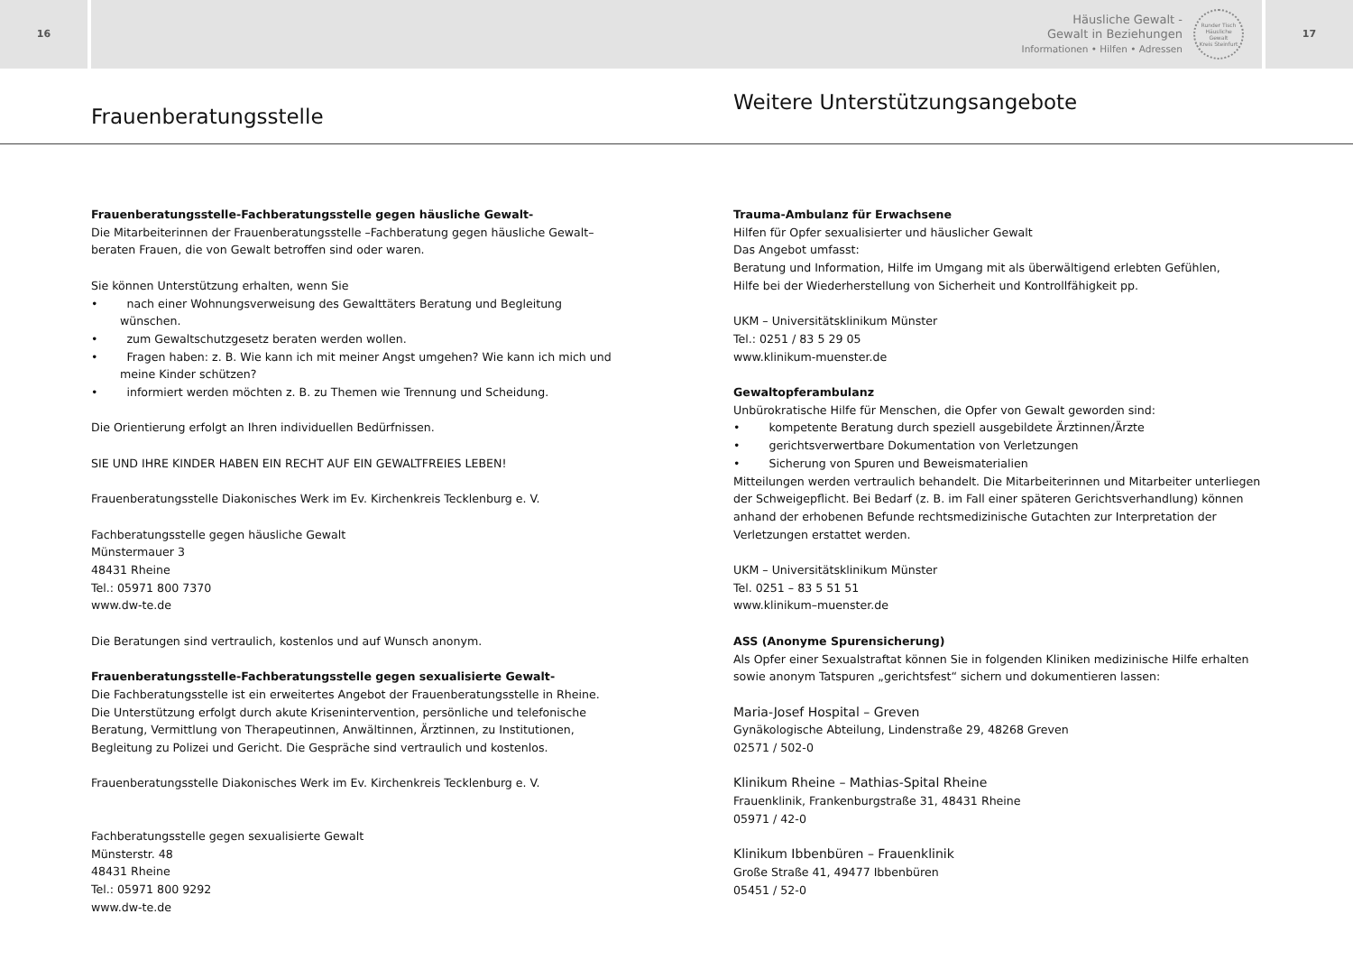16
Häusliche Gewalt -
Gewalt in Beziehungen
Informationen • Hilfen • Adressen
Runder Tisch
Häusliche Gewalt
Kreis Steinfurt
17
Frauenberatungsstelle
Weitere Unterstützungsangebote
Frauenberatungsstelle-Fachberatungsstelle gegen häusliche Gewalt-
Die Mitarbeiterinnen der Frauenberatungsstelle –Fachberatung gegen häusliche Gewalt– beraten Frauen, die von Gewalt betroffen sind oder waren.
Sie können Unterstützung erhalten, wenn Sie
• nach einer Wohnungsverweisung des Gewalttäters Beratung und Begleitung wünschen.
• zum Gewaltschutzgesetz beraten werden wollen.
• Fragen haben: z. B. Wie kann ich mit meiner Angst umgehen? Wie kann ich mich und meine Kinder schützen?
• informiert werden möchten z. B. zu Themen wie Trennung und Scheidung.
Die Orientierung erfolgt an Ihren individuellen Bedürfnissen.
SIE UND IHRE KINDER HABEN EIN RECHT AUF EIN GEWALTFREIES LEBEN!
Frauenberatungsstelle Diakonisches Werk im Ev. Kirchenkreis Tecklenburg e. V.
Fachberatungsstelle gegen häusliche Gewalt
Münstermauer 3
48431 Rheine
Tel.: 05971 800 7370
www.dw-te.de
Die Beratungen sind vertraulich, kostenlos und auf Wunsch anonym.
Frauenberatungsstelle-Fachberatungsstelle gegen sexualisierte Gewalt-
Die Fachberatungsstelle ist ein erweitertes Angebot der Frauenberatungsstelle in Rheine.
Die Unterstützung erfolgt durch akute Krisenintervention, persönliche und telefonische Beratung, Vermittlung von Therapeutinnen, Anwältinnen, Ärztinnen, zu Institutionen, Begleitung zu Polizei und Gericht. Die Gespräche sind vertraulich und kostenlos.
Frauenberatungsstelle Diakonisches Werk im Ev. Kirchenkreis Tecklenburg e. V.
Fachberatungsstelle gegen sexualisierte Gewalt
Münsterstr. 48
48431 Rheine
Tel.: 05971 800 9292
www.dw-te.de
Trauma-Ambulanz für Erwachsene
Hilfen für Opfer sexualisierter und häuslicher Gewalt
Das Angebot umfasst:
Beratung und Information, Hilfe im Umgang mit als überwältigend erlebten Gefühlen,
Hilfe bei der Wiederherstellung von Sicherheit und Kontrollfähigkeit pp.
UKM – Universitätsklinikum Münster
Tel.: 0251 / 83 5 29 05
www.klinikum-muenster.de
Gewaltopferambulanz
Unbürokratische Hilfe für Menschen, die Opfer von Gewalt geworden sind:
• kompetente Beratung durch speziell ausgebildete Ärztinnen/Ärzte
• gerichtsverwertbare Dokumentation von Verletzungen
• Sicherung von Spuren und Beweismaterialien
Mitteilungen werden vertraulich behandelt. Die Mitarbeiterinnen und Mitarbeiter unterliegen der Schweigepflicht. Bei Bedarf (z. B. im Fall einer späteren Gerichtsverhandlung) können anhand der erhobenen Befunde rechtsmedizinische Gutachten zur Interpretation der Verletzungen erstattet werden.
UKM – Universitätsklinikum Münster
Tel. 0251 – 83 5 51 51
www.klinikum–muenster.de
ASS (Anonyme Spurensicherung)
Als Opfer einer Sexualstraftat können Sie in folgenden Kliniken medizinische Hilfe erhalten sowie anonym Tatspuren „gerichtsfest“ sichern und dokumentieren lassen:
Maria-Josef Hospital – Greven
Gynäkologische Abteilung, Lindenstraße 29, 48268 Greven
02571 / 502-0
Klinikum Rheine – Mathias-Spital Rheine
Frauenklinik, Frankenburgstraße 31, 48431 Rheine
05971 / 42-0
Klinikum Ibbenbüren – Frauenklinik
Große Straße 41, 49477 Ibbenbüren
05451 / 52-0